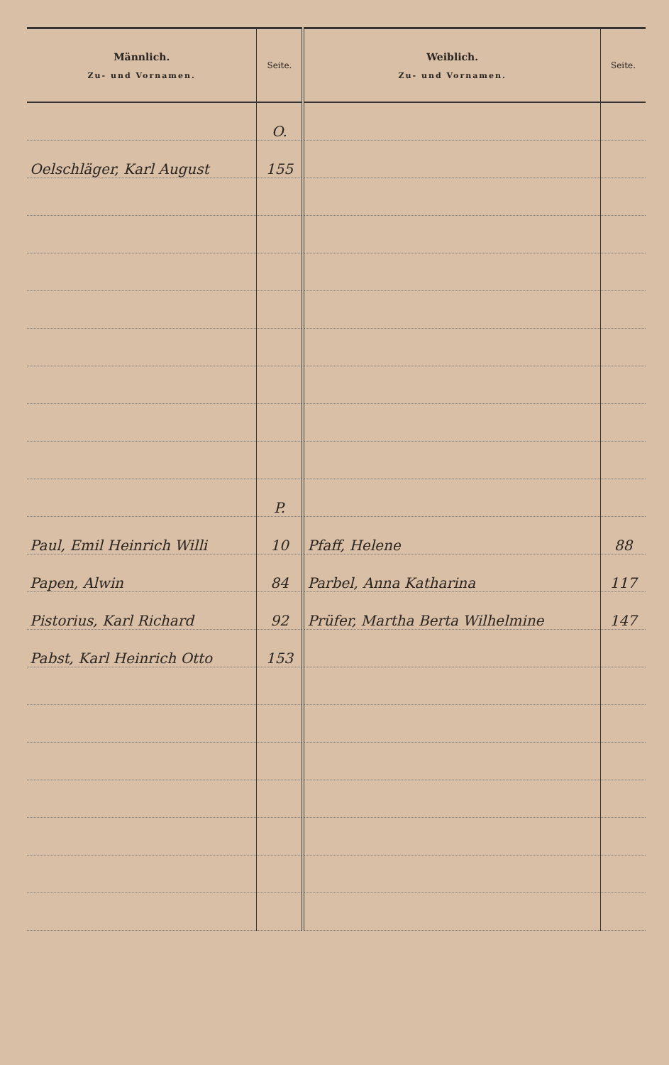| Männlich. Zu- und Vornamen. | Seite. | Weiblich. Zu- und Vornamen. | Seite. |
| --- | --- | --- | --- |
| | O. | | |
| Oelschläger, Karl August | 155 | | |
| | P. | | |
| Paul, Emil Heinrich Willi | 10 | Pfaff, Helene | 88 |
| Papen, Alwin | 84 | Parbel, Anna Katharina | 117 |
| Pistorius, Karl Richard | 92 | Prüfer, Martha Berta Wilhelmine | 147 |
| Pabst, Karl Heinrich Otto | 153 | | |